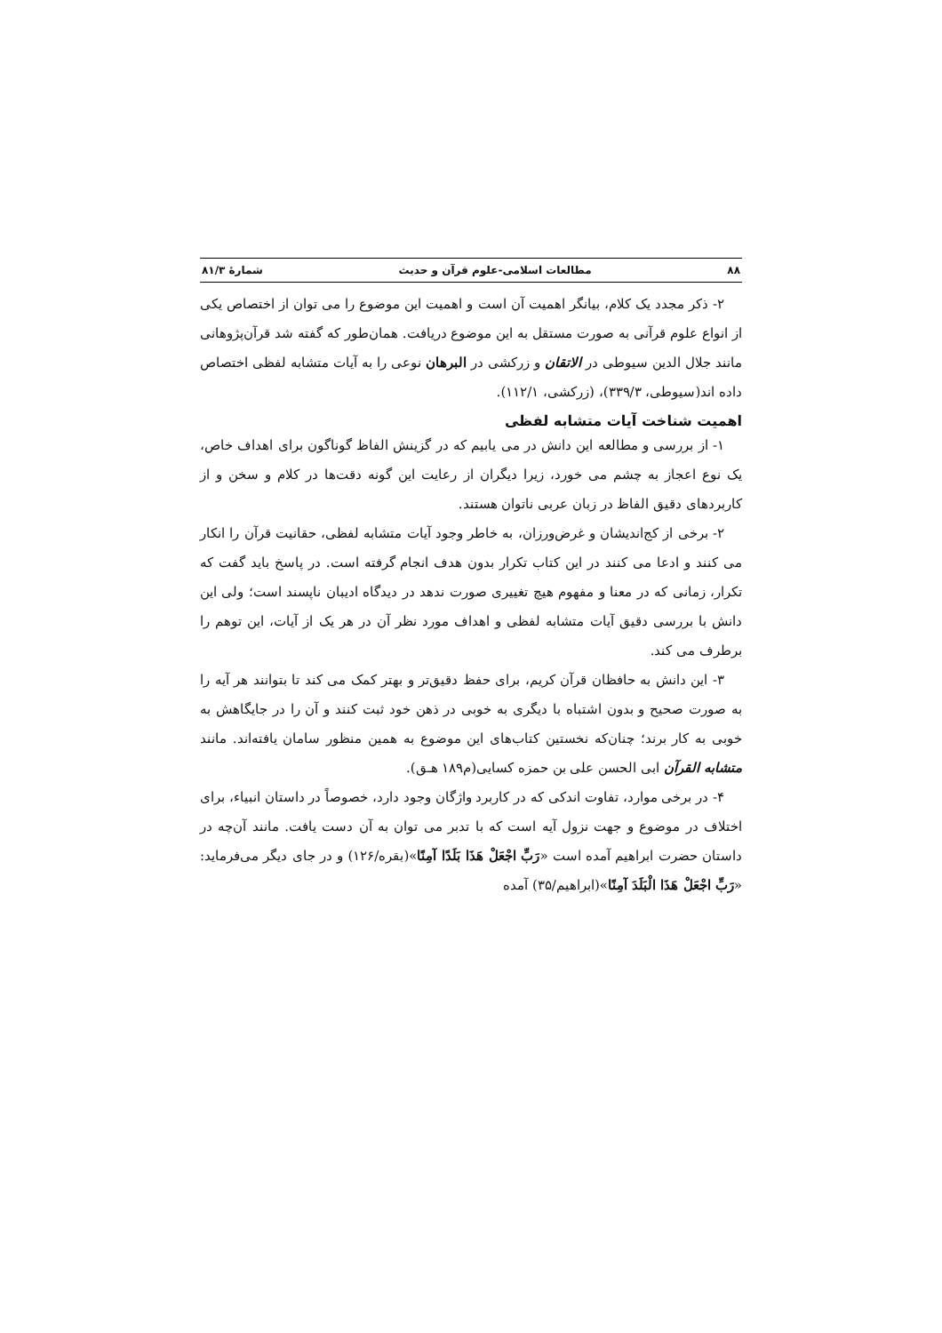۸۸ مطالعات اسلامی-علوم قرآن و حدیث شمارۀ ۸۱/۳
۲- ذکر مجدد یک کلام، بیانگر اهمیت آن است و اهمیت این موضوع را می توان از اختصاص یکی از انواع علوم قرآنی به صورت مستقل به این موضوع دریافت. همان‌طور که گفته شد قرآن‌پژوهانی مانند جلال الدین سیوطی در الاتقان و زرکشی در البرهان نوعی را به آیات متشابه لفظی اختصاص داده اند(سیوطی، ۳۳۹/۳)، (زرکشی، ۱۱۲/۱).
اهمیت شناخت آیات متشابه لفظی
۱- از بررسی و مطالعه این دانش در می یابیم که در گزینش الفاظ گوناگون برای اهداف خاص، یک نوع اعجاز به چشم می خورد، زیرا دیگران از رعایت این گونه دقت‌ها در کلام و سخن و از کاربردهای دقیق الفاظ در زبان عربی ناتوان هستند.
۲- برخی از کج‌اندیشان و غرض‌ورزان، به خاطر وجود آیات متشابه لفظی، حقانیت قرآن را انکار می کنند و ادعا می کنند در این کتاب تکرار بدون هدف انجام گرفته است. در پاسخ باید گفت که تکرار، زمانی که در معنا و مفهوم هیچ تغییری صورت ندهد در دیدگاه ادیبان ناپسند است؛ ولی این دانش با بررسی دقیق آیات متشابه لفظی و اهداف مورد نظر آن در هر یک از آیات، این توهم را برطرف می کند.
۳- این دانش به حافظان قرآن کریم، برای حفظ دقیق‌تر و بهتر کمک می کند تا بتوانند هر آیه را به صورت صحیح و بدون اشتباه با دیگری به خوبی در ذهن خود ثبت کنند و آن را در جایگاهش به خوبی به کار برند؛ چنان‌که نخستین کتاب‌های این موضوع به همین منظور سامان یافته‌اند. مانند متشابه القرآن ابی الحسن علی بن حمزه کسایی(م۱۸۹ هـق).
۴- در برخی موارد، تفاوت اندکی که در کاربرد واژگان وجود دارد، خصوصاً در داستان انبیاء، برای اختلاف در موضوع و جهت نزول آیه است که با تدبر می توان به آن دست یافت. مانند آن‌چه در داستان حضرت ابراهیم آمده است «رَبِّ اجْعَلْ هَذَا بَلَدًا آمِنًا»(بقره/۱۲۶) و در جای دیگر می‌فرماید: «رَبِّ اجْعَلْ هَذَا الْبَلَدَ آمِنًا»(ابراهیم/۳۵) آمده